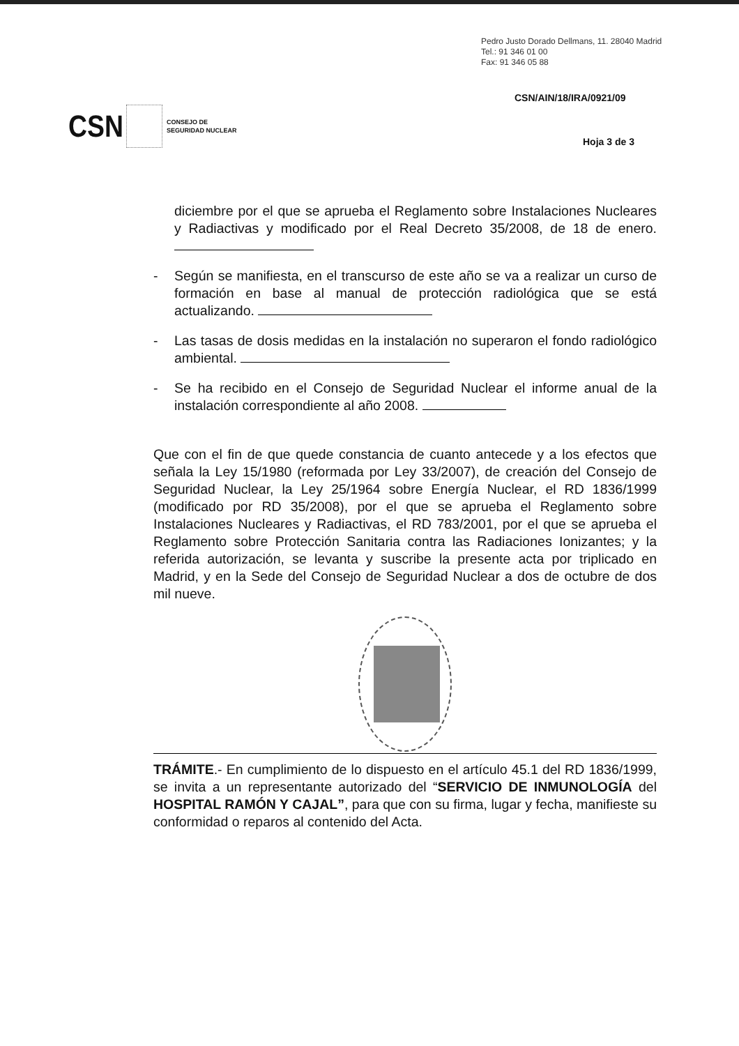Pedro Justo Dorado Dellmans, 11. 28040 Madrid
Tel.: 91 346 01 00
Fax: 91 346 05 88
CSN/AIN/18/IRA/0921/09
CSN CONSEJO DE
SEGURIDAD NUCLEAR
Hoja 3 de 3
diciembre por el que se aprueba el Reglamento sobre Instalaciones Nucleares y Radiactivas y modificado por el Real Decreto 35/2008, de 18 de enero.
- Según se manifiesta, en el transcurso de este año se va a realizar un curso de formación en base al manual de protección radiológica que se está actualizando.
- Las tasas de dosis medidas en la instalación no superaron el fondo radiológico ambiental.
- Se ha recibido en el Consejo de Seguridad Nuclear el informe anual de la instalación correspondiente al año 2008.
Que con el fin de que quede constancia de cuanto antecede y a los efectos que señala la Ley 15/1980 (reformada por Ley 33/2007), de creación del Consejo de Seguridad Nuclear, la Ley 25/1964 sobre Energía Nuclear, el RD 1836/1999 (modificado por RD 35/2008), por el que se aprueba el Reglamento sobre Instalaciones Nucleares y Radiactivas, el RD 783/2001, por el que se aprueba el Reglamento sobre Protección Sanitaria contra las Radiaciones Ionizantes; y la referida autorización, se levanta y suscribe la presente acta por triplicado en Madrid, y en la Sede del Consejo de Seguridad Nuclear a dos de octubre de dos mil nueve.
TRÁMITE.- En cumplimiento de lo dispuesto en el artículo 45.1 del RD 1836/1999, se invita a un representante autorizado del “SERVICIO DE INMUNOLOGÍA del HOSPITAL RAMÓN Y CAJAL”, para que con su firma, lugar y fecha, manifieste su conformidad o reparos al contenido del Acta.